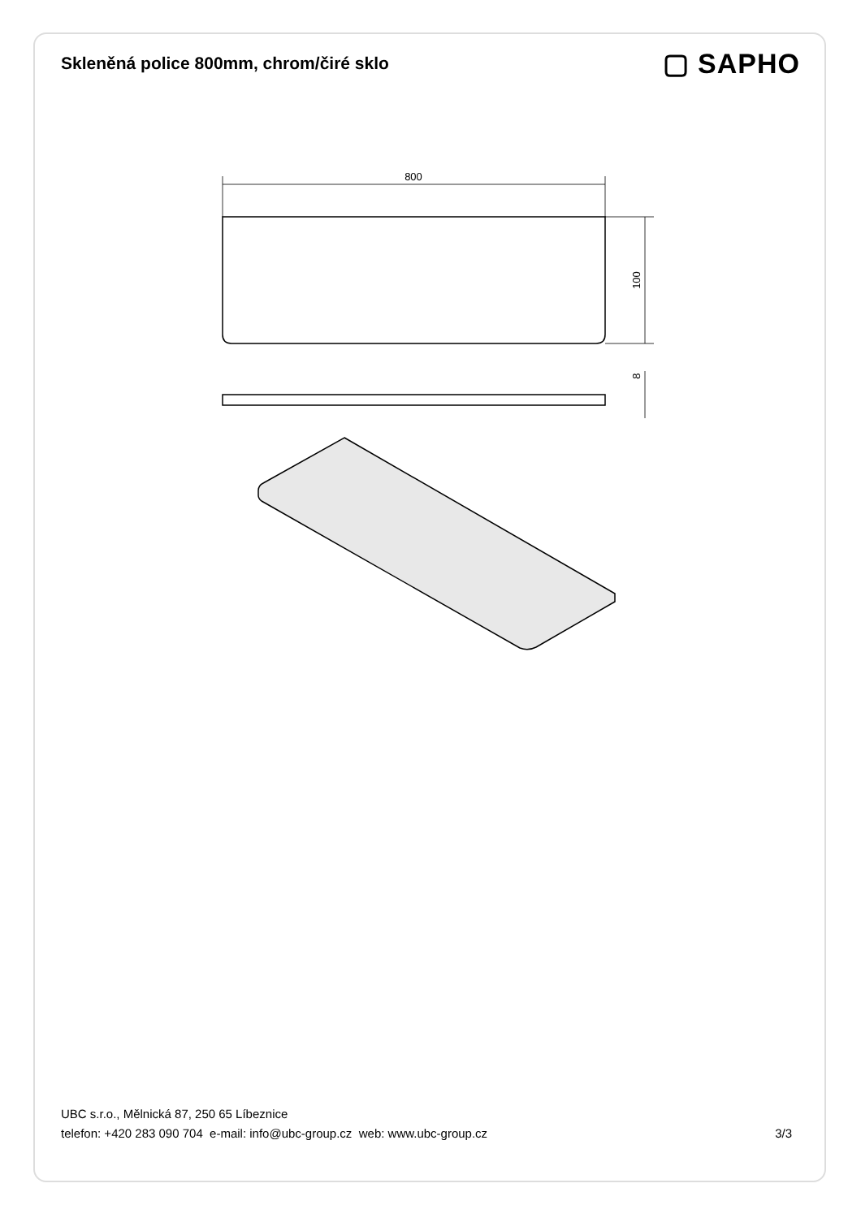Skleněná police 800mm, chrom/čiré sklo
▢ SAPHO
800
100
8
UBC s.r.o., Mělnická 87, 250 65 Líbeznice
telefon: +420 283 090 704 e-mail: info@ubc-group.cz web: www.ubc-group.cz
3/3